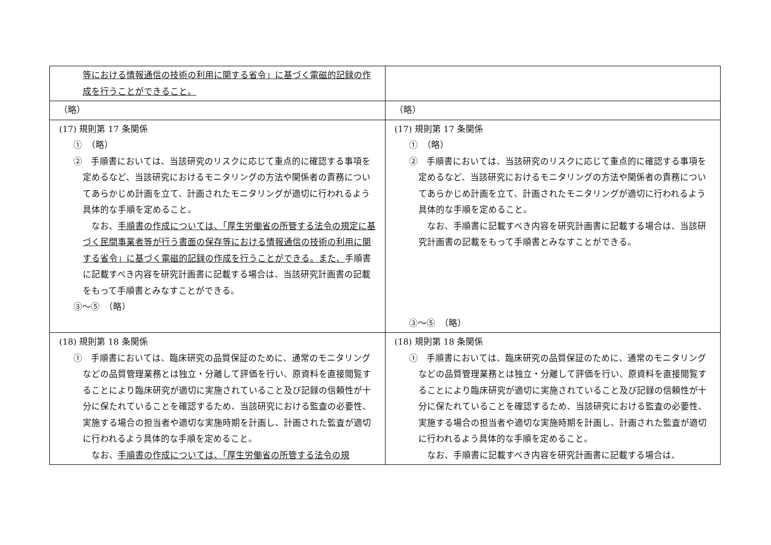| 等における情報通信の技術の利用に関する省令」に基づく電磁的記録の作成を行うことができること。 | |
| （略） | （略） |
| (17) 規則第 17 条関係 ① （略） ② 手順書においては、当該研究のリスクに応じて重点的に確認する事項を定めるなど、当該研究におけるモニタリングの方法や関係者の責務についてあらかじめ計画を立て、計画されたモニタリングが適切に行われるよう具体的な手順を定めること。 なお、 手順書の作成については、「厚生労働省の所管する法令の規定に基づく民間事業者等が行う書面の保存等における情報通信の技術の利用に関する省令」に基づく電磁的記録の作成を行うことができる。また、 手順書に記載すべき内容を研究計画書に記載する場合は、当該研究計画書の記載をもって手順書とみなすことができる。 ③～⑤ （略） | (17) 規則第 17 条関係 ① （略） ② 手順書においては、当該研究のリスクに応じて重点的に確認する事項を定めるなど、当該研究におけるモニタリングの方法や関係者の責務についてあらかじめ計画を立て、計画されたモニタリングが適切に行われるよう具体的な手順を定めること。 なお、手順書に記載すべき内容を研究計画書に記載する場合は、当該研究計画書の記載をもって手順書とみなすことができる。 ③～⑤ （略） |
| (18) 規則第 18 条関係 ① 手順書においては、臨床研究の品質保証のために、通常のモニタリングなどの品質管理業務とは独立・分離して評価を行い、原資料を直接閲覧することにより臨床研究が適切に実施されていること及び記録の信頼性が十分に保たれていることを確認するため、当該研究における監査の必要性、実施する場合の担当者や適切な実施時期を計画し、計画された監査が適切に行われるよう具体的な手順を定めること。 なお、 手順書の作成については、「厚生労働省の所管する法令の規 | (18) 規則第 18 条関係 ① 手順書においては、臨床研究の品質保証のために、通常のモニタリングなどの品質管理業務とは独立・分離して評価を行い、原資料を直接閲覧することにより臨床研究が適切に実施されていること及び記録の信頼性が十分に保たれていることを確認するため、当該研究における監査の必要性、実施する場合の担当者や適切な実施時期を計画し、計画された監査が適切に行われるよう具体的な手順を定めること。 なお、手順書に記載すべき内容を研究計画書に記載する場合は、 |